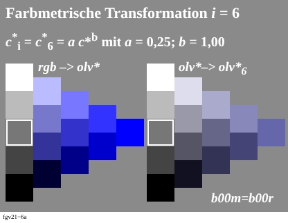Farbmetrische Transformation i = 6
c<sup>*</sup><sub>i</sub> = c<sup>*</sup><sub>6</sub> = a c*<sup>b</sup> mit a = 0,25; b = 1,00
rgb –> olv* olv*–> olv*<sub>6</sub>
b00m=b00r
fgv21−6a